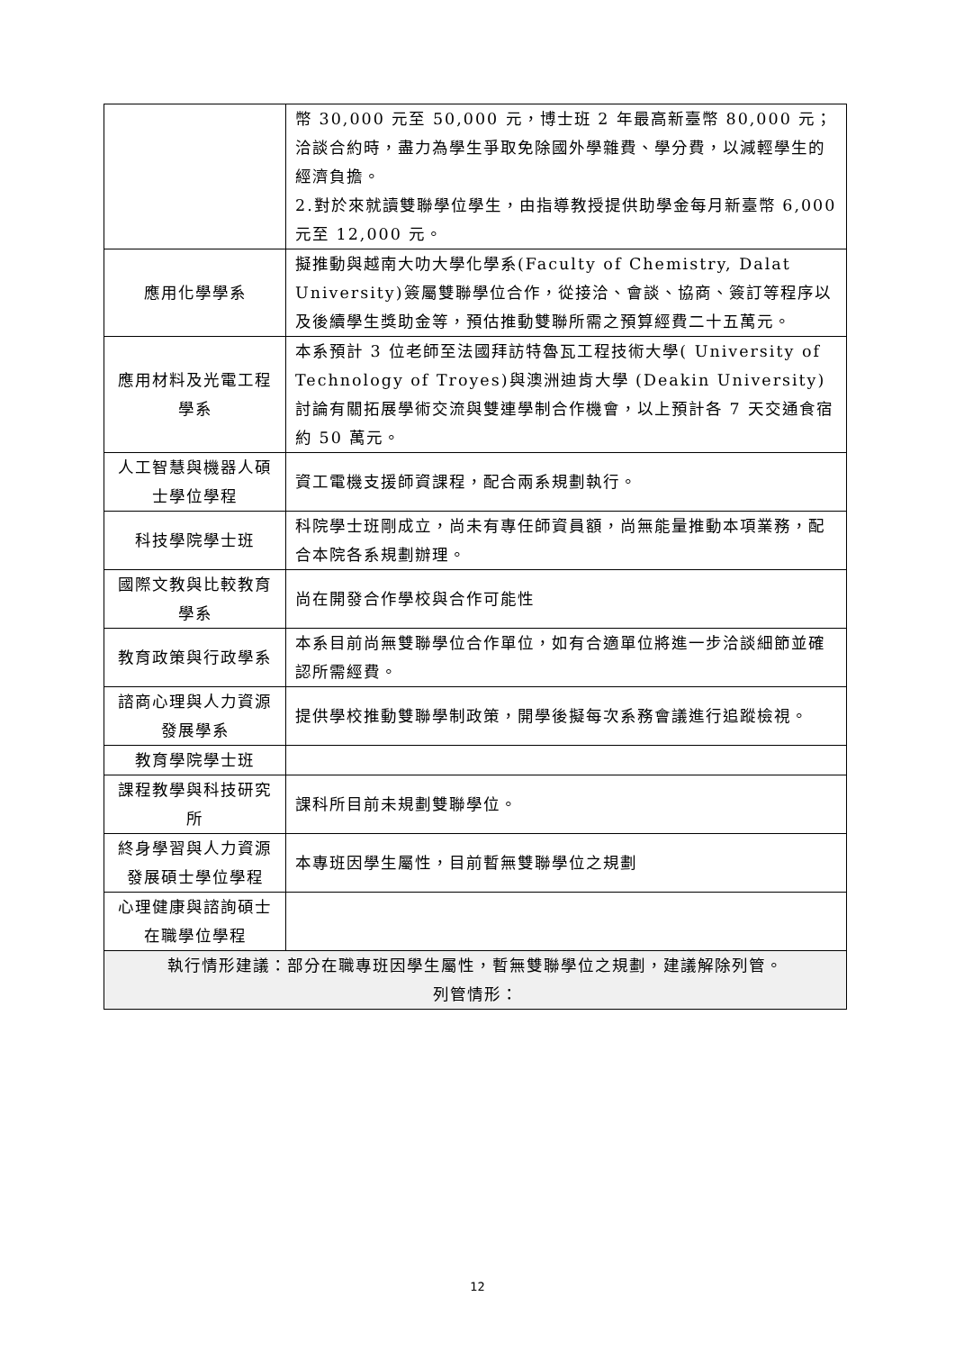| | 幣 30,000 元至 50,000 元，博士班 2 年最高新臺幣 80,000 元；洽談合約時，盡力為學生爭取免除國外學雜費、學分費，以減輕學生的經濟負擔。 2.對於來就讀雙聯學位學生，由指導教授提供助學金每月新臺幣 6,000 元至 12,000 元。 |
| 應用化學學系 | 擬推動與越南大叻大學化學系(Faculty of Chemistry, Dalat University)簽屬雙聯學位合作，從接洽、會談、協商、簽訂等程序以及後續學生獎助金等，預估推動雙聯所需之預算經費二十五萬元。 |
| 應用材料及光電工程學系 | 本系預計 3 位老師至法國拜訪特魯瓦工程技術大學( University of Technology of Troyes)與澳洲迪肯大學 (Deakin University)討論有關拓展學術交流與雙連學制合作機會，以上預計各 7 天交通食宿約 50 萬元。 |
| 人工智慧與機器人碩士學位學程 | 資工電機支援師資課程，配合兩系規劃執行。 |
| 科技學院學士班 | 科院學士班剛成立，尚未有專任師資員額，尚無能量推動本項業務，配合本院各系規劃辦理。 |
| 國際文教與比較教育學系 | 尚在開發合作學校與合作可能性 |
| 教育政策與行政學系 | 本系目前尚無雙聯學位合作單位，如有合適單位將進一步洽談細節並確認所需經費。 |
| 諮商心理與人力資源發展學系 | 提供學校推動雙聯學制政策，開學後擬每次系務會議進行追蹤檢視。 |
| 教育學院學士班 | |
| 課程教學與科技研究所 | 課科所目前未規劃雙聯學位。 |
| 終身學習與人力資源發展碩士學位學程 | 本專班因學生屬性，目前暫無雙聯學位之規劃 |
| 心理健康與諮詢碩士在職學位學程 | |
| 執行情形建議：部分在職專班因學生屬性，暫無雙聯學位之規劃，建議解除列管。 列管情形： | |
12